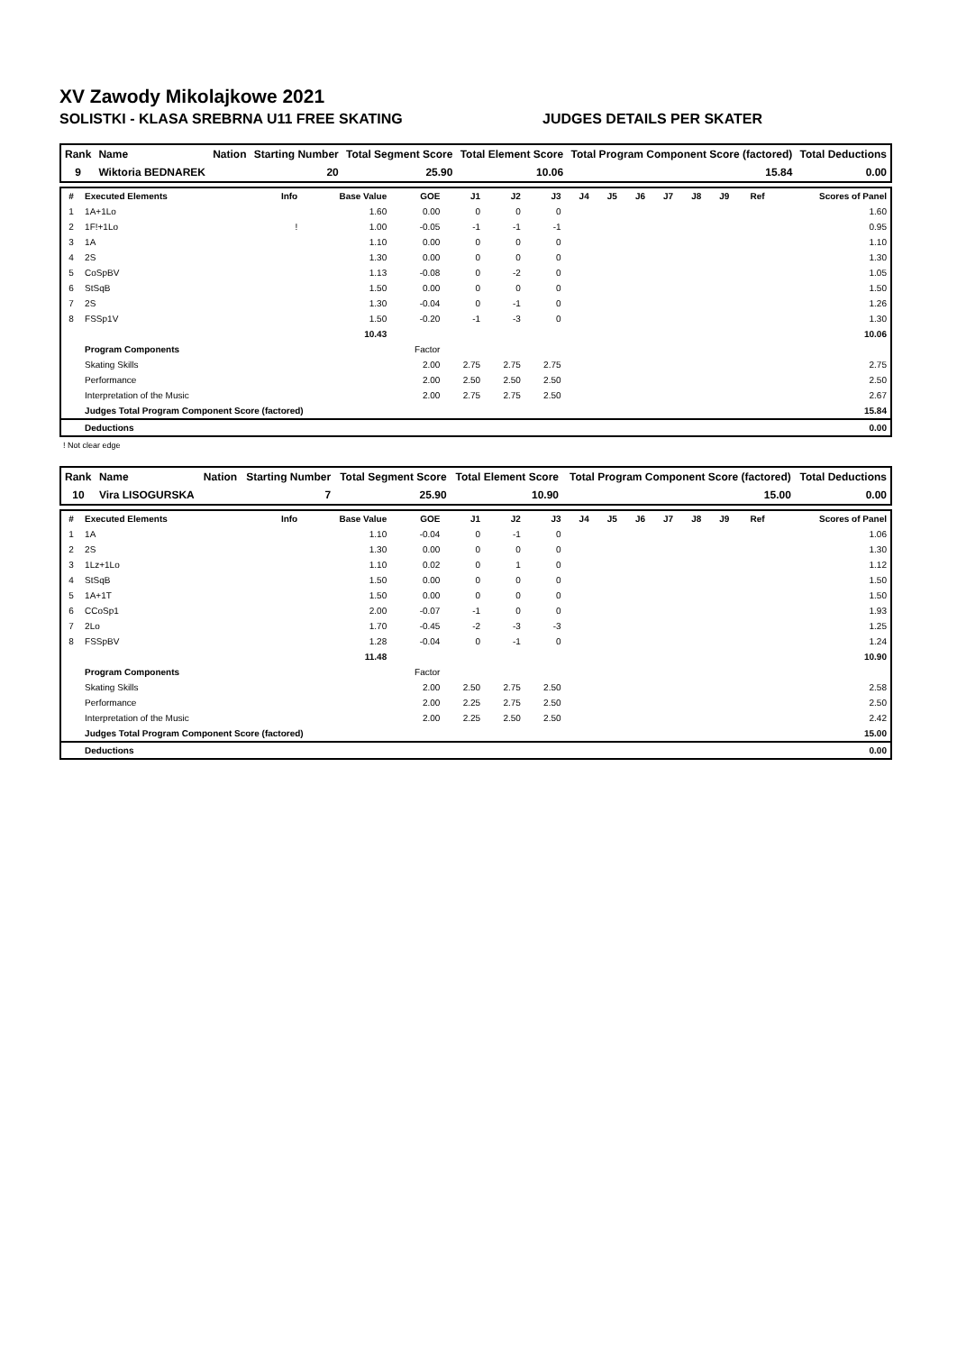XV Zawody Mikolajkowe 2021
SOLISTKI - KLASA SREBRNA U11 FREE SKATING JUDGES DETAILS PER SKATER
| Rank | Name | Nation | Starting Number | Total Segment Score | Total Element Score | Total Program Component Score (factored) | Total Deductions |
| --- | --- | --- | --- | --- | --- | --- | --- |
| 9 | Wiktoria BEDNAREK | | 20 | 25.90 | 10.06 | 15.84 | 0.00 |
| # | Executed Elements | Info | Base Value | GOE | J1 | J2 | J3 | J4 | J5 | J6 | J7 | J8 | J9 | Ref | Scores of Panel |
| --- | --- | --- | --- | --- | --- | --- | --- | --- | --- | --- | --- | --- | --- | --- | --- |
| 1 | 1A+1Lo | | 1.60 | 0.00 | 0 | 0 | 0 | | | | | | | | 1.60 |
| 2 | 1F!+1Lo | ! | 1.00 | -0.05 | -1 | -1 | -1 | | | | | | | | 0.95 |
| 3 | 1A | | 1.10 | 0.00 | 0 | 0 | 0 | | | | | | | | 1.10 |
| 4 | 2S | | 1.30 | 0.00 | 0 | 0 | 0 | | | | | | | | 1.30 |
| 5 | CoSpBV | | 1.13 | -0.08 | 0 | -2 | 0 | | | | | | | | 1.05 |
| 6 | StSqB | | 1.50 | 0.00 | 0 | 0 | 0 | | | | | | | | 1.50 |
| 7 | 2S | | 1.30 | -0.04 | 0 | -1 | 0 | | | | | | | | 1.26 |
| 8 | FSSp1V | | 1.50 | -0.20 | -1 | -3 | 0 | | | | | | | | 1.30 |
| | | | 10.43 | | | | | | | | | | | | 10.06 |
| | Program Components | | | Factor | | | | | | | | | | | |
| | Skating Skills | | | 2.00 | 2.75 | 2.75 | 2.75 | | | | | | | | 2.75 |
| | Performance | | | 2.00 | 2.50 | 2.50 | 2.50 | | | | | | | | 2.50 |
| | Interpretation of the Music | | | 2.00 | 2.75 | 2.75 | 2.50 | | | | | | | | 2.67 |
| | Judges Total Program Component Score (factored) | | | | | | | | | | | | | | 15.84 |
| | Deductions | | | | | | | | | | | | | | 0.00 |
! Not clear edge
| Rank | Name | Nation | Starting Number | Total Segment Score | Total Element Score | Total Program Component Score (factored) | Total Deductions |
| --- | --- | --- | --- | --- | --- | --- | --- |
| 10 | Vira LISOGURSKA | | 7 | 25.90 | 10.90 | 15.00 | 0.00 |
| # | Executed Elements | Info | Base Value | GOE | J1 | J2 | J3 | J4 | J5 | J6 | J7 | J8 | J9 | Ref | Scores of Panel |
| --- | --- | --- | --- | --- | --- | --- | --- | --- | --- | --- | --- | --- | --- | --- | --- |
| 1 | 1A | | 1.10 | -0.04 | 0 | -1 | 0 | | | | | | | | 1.06 |
| 2 | 2S | | 1.30 | 0.00 | 0 | 0 | 0 | | | | | | | | 1.30 |
| 3 | 1Lz+1Lo | | 1.10 | 0.02 | 0 | 1 | 0 | | | | | | | | 1.12 |
| 4 | StSqB | | 1.50 | 0.00 | 0 | 0 | 0 | | | | | | | | 1.50 |
| 5 | 1A+1T | | 1.50 | 0.00 | 0 | 0 | 0 | | | | | | | | 1.50 |
| 6 | CCoSp1 | | 2.00 | -0.07 | -1 | 0 | 0 | | | | | | | | 1.93 |
| 7 | 2Lo | | 1.70 | -0.45 | -2 | -3 | -3 | | | | | | | | 1.25 |
| 8 | FSSpBV | | 1.28 | -0.04 | 0 | -1 | 0 | | | | | | | | 1.24 |
| | | | 11.48 | | | | | | | | | | | | 10.90 |
| | Program Components | | | Factor | | | | | | | | | | | |
| | Skating Skills | | | 2.00 | 2.50 | 2.75 | 2.50 | | | | | | | | 2.58 |
| | Performance | | | 2.00 | 2.25 | 2.75 | 2.50 | | | | | | | | 2.50 |
| | Interpretation of the Music | | | 2.00 | 2.25 | 2.50 | 2.50 | | | | | | | | 2.42 |
| | Judges Total Program Component Score (factored) | | | | | | | | | | | | | | 15.00 |
| | Deductions | | | | | | | | | | | | | | 0.00 |